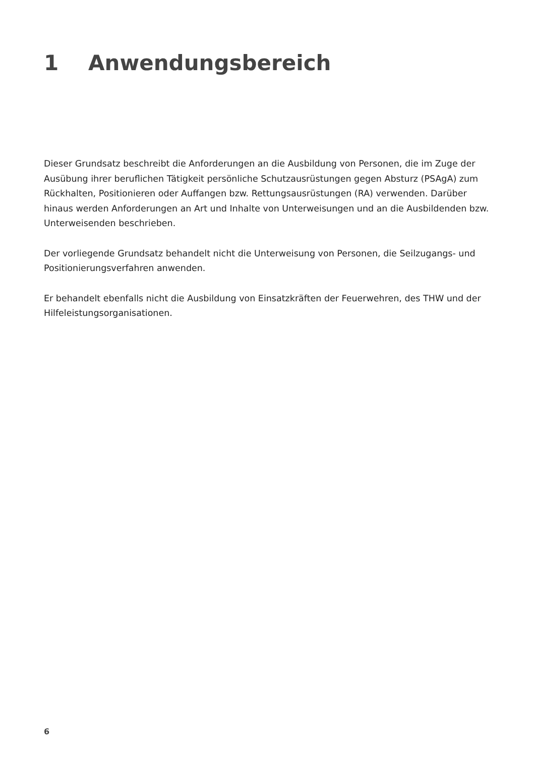1 Anwendungsbereich
Dieser Grundsatz beschreibt die Anforderungen an die Ausbildung von Personen, die im Zuge der Ausübung ihrer beruflichen Tätigkeit persönliche Schutzausrüstungen gegen Absturz (PSAgA) zum Rückhalten, Positionieren oder Auffangen bzw. Rettungsausrüstungen (RA) verwenden. Darüber hinaus werden Anforderungen an Art und Inhalte von Unterweisungen und an die Ausbildenden bzw. Unterweisenden beschrieben.
Der vorliegende Grundsatz behandelt nicht die Unterweisung von Personen, die Seilzugangs- und Positionierungsverfahren anwenden.
Er behandelt ebenfalls nicht die Ausbildung von Einsatzkräften der Feuerwehren, des THW und der Hilfeleistungsorganisationen.
6